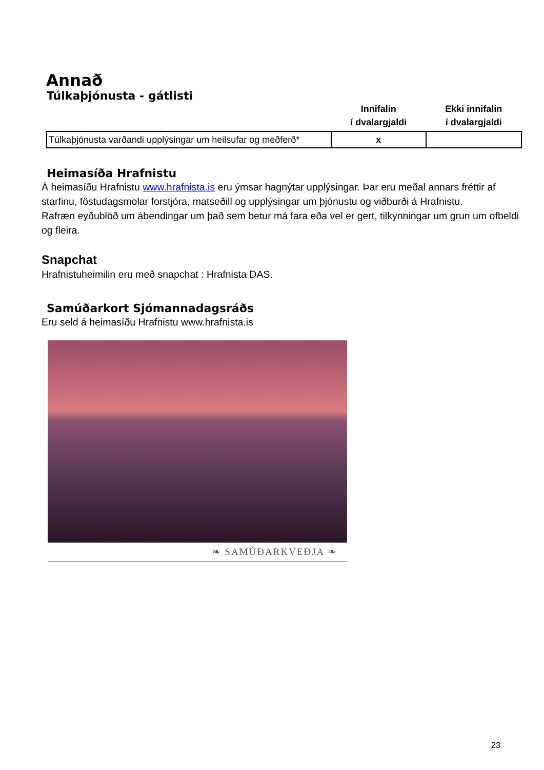Annað
Túlkaþjónusta - gátlisti
| | Innifalin í dvalargjaldi | Ekki innifalin í dvalargjaldi |
| --- | --- | --- |
| Túlkaþjónusta varðandi upplýsingar um heilsufar og meðferð* | x | |
Heimasíða Hrafnistu
Á heimasíðu Hrafnistu www.hrafnista.is eru ýmsar hagnýtar upplýsingar. Þar eru meðal annars fréttir af starfinu, föstudagsmolar forstjóra, matseðill og upplýsingar um þjónustu og viðburði á Hrafnistu.
Rafræn eyðublöð um ábendingar um það sem betur má fara eða vel er gert, tilkynningar um grun um ofbeldi og fleira.
Snapchat
Hrafnistuheimilin eru með snapchat : Hrafnista DAS.
Samúðarkort Sjómannadagsráðs
Eru seld á heimasíðu Hrafnistu www.hrafnista.is
❧ SAMÚÐARKVEÐJA ❧
23